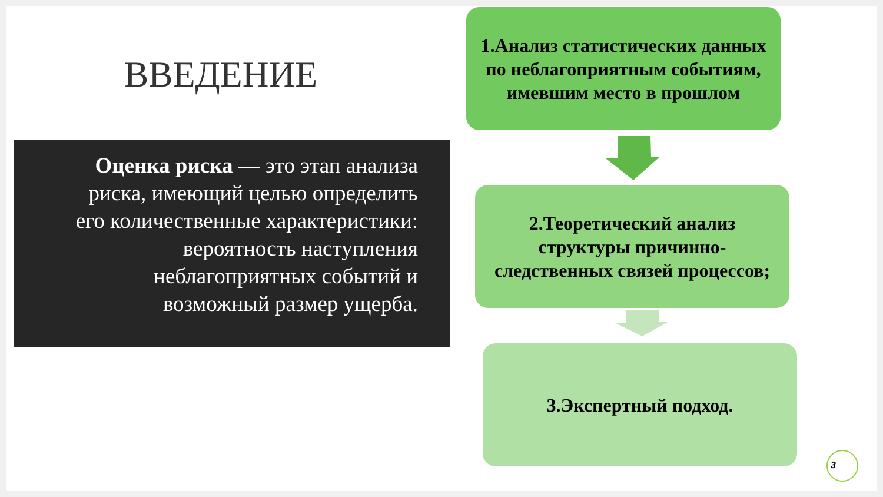ВВЕДЕНИЕ
Оценка риска — это этап анализа риска, имеющий целью определить его количественные характеристики: вероятность наступления неблагоприятных событий и возможный размер ущерба.
1.Анализ статистических данных по неблагоприятным событиям, имевшим место в прошлом
2.Теоретический анализ структуры причинно-следственных связей процессов;
3.Экспертный подход.
3